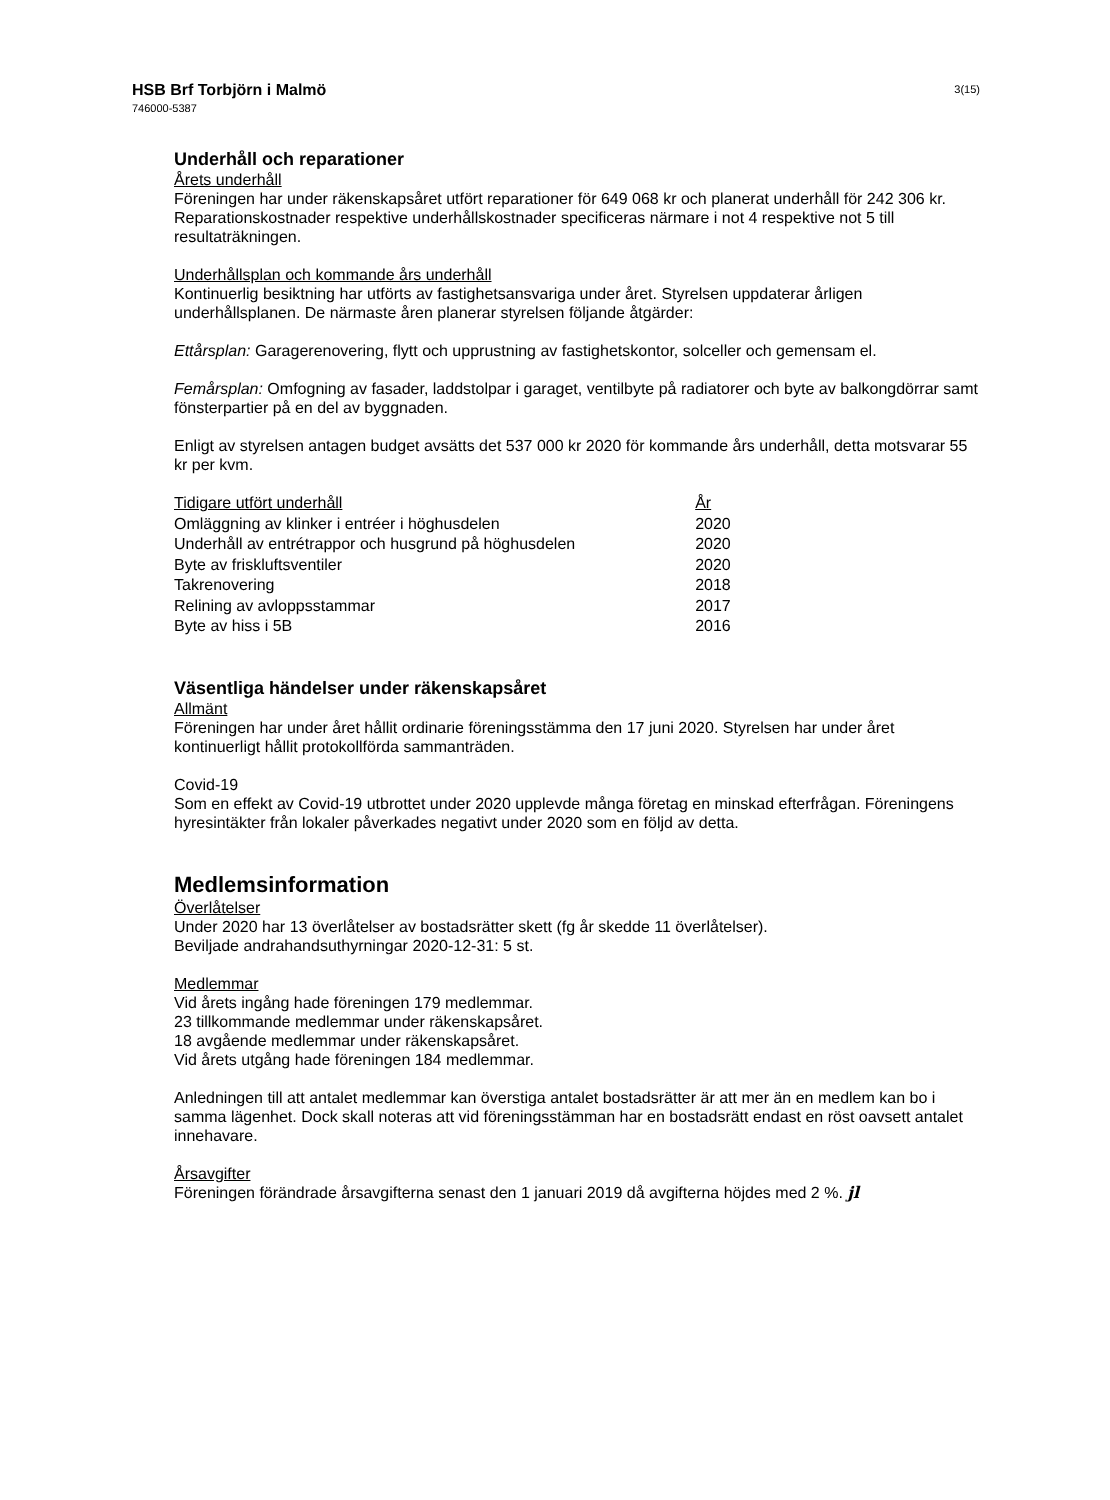HSB Brf Torbjörn i Malmö
746000-5387
3(15)
Underhåll och reparationer
Årets underhåll
Föreningen har under räkenskapsåret utfört reparationer för 649 068 kr och planerat underhåll för 242 306 kr. Reparationskostnader respektive underhållskostnader specificeras närmare i not 4 respektive not 5 till resultaträkningen.
Underhållsplan och kommande års underhåll
Kontinuerlig besiktning har utförts av fastighetsansvariga under året. Styrelsen uppdaterar årligen underhållsplanen. De närmaste åren planerar styrelsen följande åtgärder:
Ettårsplan: Garagerenovering, flytt och upprustning av fastighetskontor, solceller och gemensam el.
Femårsplan: Omfogning av fasader, laddstolpar i garaget, ventilbyte på radiatorer och byte av balkongdörrar samt fönsterpartier på en del av byggnaden.
Enligt av styrelsen antagen budget avsätts det 537 000 kr 2020 för kommande års underhåll, detta motsvarar 55 kr per kvm.
| Tidigare utfört underhåll | År |
| --- | --- |
| Omläggning av klinker i entréer i höghusdelen | 2020 |
| Underhåll av entrétrappor och husgrund på höghusdelen | 2020 |
| Byte av friskluftsventiler | 2020 |
| Takrenovering | 2018 |
| Relining av avloppsstammar | 2017 |
| Byte av hiss i 5B | 2016 |
Väsentliga händelser under räkenskapsåret
Allmänt
Föreningen har under året hållit ordinarie föreningsstämma den 17 juni 2020. Styrelsen har under året kontinuerligt hållit protokollförda sammanträden.
Covid-19
Som en effekt av Covid-19 utbrottet under 2020 upplevde många företag en minskad efterfrågan. Föreningens hyresintäkter från lokaler påverkades negativt under 2020 som en följd av detta.
Medlemsinformation
Överlåtelser
Under 2020 har 13 överlåtelser av bostadsrätter skett (fg år skedde 11 överlåtelser).
Beviljade andrahandsuthyrningar 2020-12-31: 5 st.
Medlemmar
Vid årets ingång hade föreningen 179 medlemmar.
23 tillkommande medlemmar under räkenskapsåret.
18 avgående medlemmar under räkenskapsåret.
Vid årets utgång hade föreningen 184 medlemmar.
Anledningen till att antalet medlemmar kan överstiga antalet bostadsrätter är att mer än en medlem kan bo i samma lägenhet. Dock skall noteras att vid föreningsstämman har en bostadsrätt endast en röst oavsett antalet innehavare.
Årsavgifter
Föreningen förändrade årsavgifterna senast den 1 januari 2019 då avgifterna höjdes med 2 %. jl